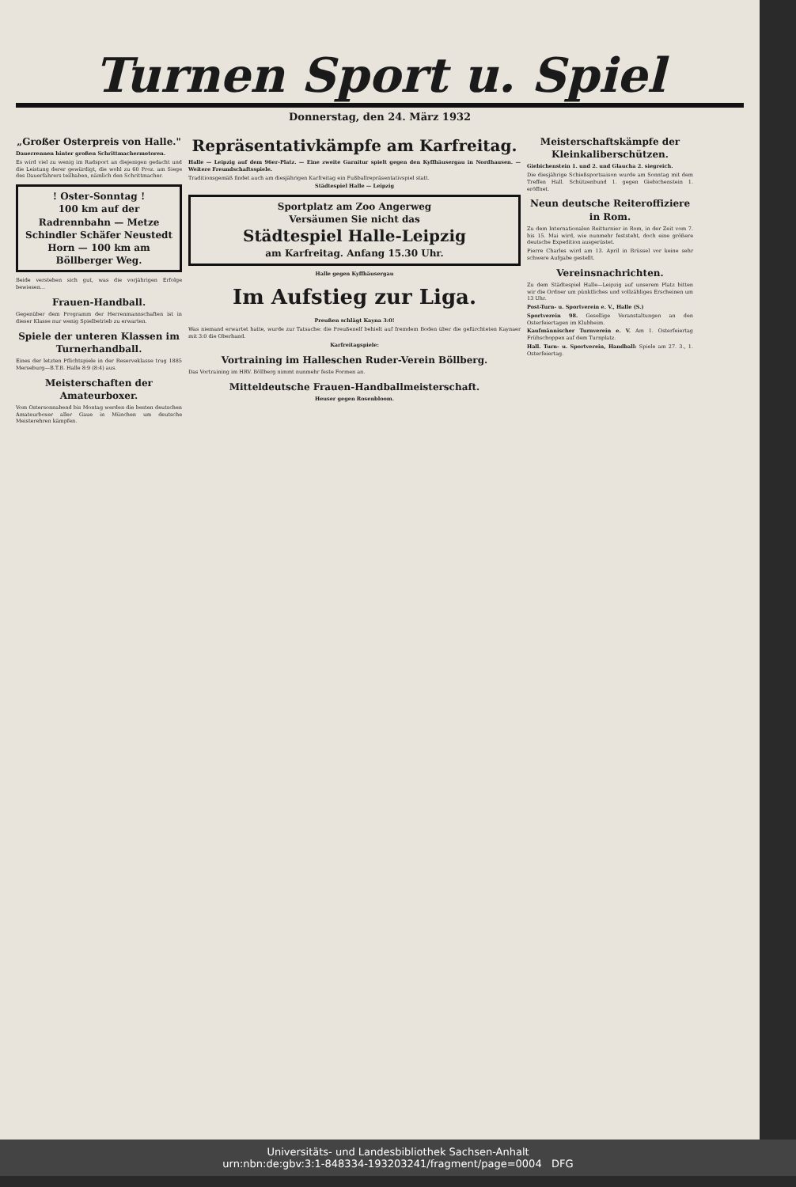Turnen Sport u. Spiel
Donnerstag, den 24. März 1932
„Großer Osterpreis von Halle."
Dauerrennen hinter großen Schrittmachermotoren.
Es wird viel zu wenig im Radsport an diejenigen gedacht und die Leistung derer gewürdigt, die wohl zu 60 Proz. am Siege des Dauerfahrers teilhaben, nämlich den Schrittmacher.
! Oster-Sonntag !
100 km auf der Radrennbahn — Metze Schindler Schäfer Neustedt Horn — 100 km am Böllberger Weg.
Beide verstehen sich gut, was die vorjährigen Erfolge bewiesen...
Frauen-Handball.
Gegenüber dem Programm der Herrenmannschaften ist in dieser Klasse nur wenig Spielbetrieb zu erwarten.
Spiele der unteren Klassen im Turnerhandball.
Eines der letzten Pflichtspiele in der Reserveklasse trug 1885 Merseburg—B.T.B. Halle 8:9 (8:4) aus.
Meisterschaften der Amateurboxer.
Vom Ostersonnabend bis Montag werden die besten deutschen Amateurboxer aller Gaue in München um deutsche Meisterehren kämpfen.
Repräsentativkämpfe am Karfreitag.
Halle — Leipzig auf dem 96er-Platz. — Eine zweite Garnitur spielt gegen den Kyffhäusergau in Nordhausen. — Weitere Freundschaftsspiele.
Traditionsgemäß findet auch am diesjährigen Karfreitag ein Fußballrepräsentativspiel statt.
Städtespiel Halle — Leipzig
Sportplatz am Zoo Angerweg
Versäumen Sie nicht das
Städtespiel Halle-Leipzig
am Karfreitag. Anfang 15.30 Uhr.
Halle gegen Kyffhäusergau
Im Aufstieg zur Liga.
Preußen schlägt Kayna 3:0!
Was niemand erwartet hatte, wurde zur Tatsache: die Preußenelf behielt auf fremdem Boden über die gefürchteten Kaynaer mit 3:0 die Oberhand.
Karfreitagspiele:
Vortraining im Halleschen Ruder-Verein Böllberg.
Das Vortraining im HRV. Böllberg nimmt nunmehr feste Formen an.
Mitteldeutsche Frauen-Handballmeisterschaft.
Heuser gegen Rosenbloom.
Meisterschaftskämpfe der Kleinkaliberschützen.
Giebichenstein 1. und 2. und Glaucha 2. siegreich.
Die diesjährige Schießsportsaison wurde am Sonntag mit dem Treffen Hall. Schützenbund 1. gegen Giebichenstein 1. eröffnet.
Neun deutsche Reiteroffiziere in Rom.
Zu dem Internationalen Reitturnier in Rom, in der Zeit vom 7. bis 15. Mai wird, wie nunmehr feststeht, doch eine größere deutsche Expedition ausgerüstet.
Pierre Charles wird am 13. April in Brüssel vor keine sehr schwere Aufgabe gestellt.
Vereinsnachrichten.
Zu dem Städtespiel Halle—Leipzig auf unserem Platz bitten wir die Ordner um pünktliches und vollzähliges Erscheinen um 13 Uhr.
Post-Turn- u. Sportverein e. V., Halle (S.)
Sportverein 98. Gesellige Veranstaltungen an den Osterfeiertagen im Klubheim.
Kaufmännischer Turnverein e. V. Am 1. Osterfeiertag Frühschoppen auf dem Turnplatz.
Hall. Turn- u. Sportverein, Handball: Spiele am 27. 3., 1. Osterfeiertag.
Universitäts- und Landesbibliothek Sachsen-Anhalt
urn:nbn:de:gbv:3:1-848334-193203241/fragment/page=0004 DFG